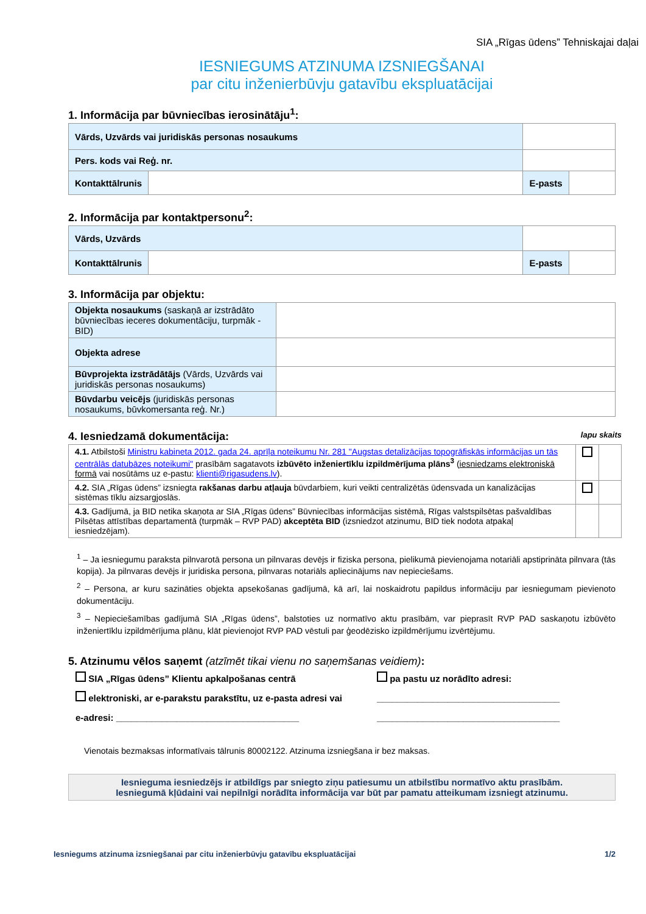SIA „Rīgas ūdens” Tehniskajai daļai
IESNIEGUMS ATZINUMA IZSNIEGŠANAI
par citu inženierbūvju gatavību ekspluatācijai
1. Informācija par būvniecības ierosinātāju<sup>1</sup>:
| Vārds, Uzvārds vai juridiskās personas nosaukums | | | | |
| Pers. kods vai Reģ. nr. | | | | |
| Kontakttālrunis | | | E-pasts | |
2. Informācija par kontaktpersonu<sup>2</sup>:
| Vārds, Uzvārds | | | | |
| Kontakttālrunis | | | E-pasts | |
3. Informācija par objektu:
| Objekta nosaukums (saskaņā ar izstrādāto būvniecības ieceres dokumentāciju, turpmāk - BID) | |
| Objekta adrese | |
| Būvprojekta izstrādātājs (Vārds, Uzvārds vai juridiskās personas nosaukums) | |
| Būvdarbu veicējs (juridiskās personas nosaukums, būvkomersanta reģ. Nr.) | |
4. Iesniedzamā dokumentācija: lapu skaits
| 4.1. Atbilstoši Ministru kabineta 2012. gada 24. aprīļa noteikumu Nr. 281 "Augstas detalizācijas topogrāfiskās informācijas un tās centrālās datubāzes noteikumi" prasībām sagatavots izbūvēto inženiertīklu izpildmērījuma plāns<sup>3</sup> ( iesniedzams elektroniskā formā vai nosūtāms uz e-pastu: klienti@rigasudens.lv ). | | |
| 4.2. SIA „Rīgas ūdens” izsniegta rakšanas darbu atļauja būvdarbiem, kuri veikti centralizētās ūdensvada un kanalizācijas sistēmas tīklu aizsargjoslās. | | |
| 4.3. Gadījumā, ja BID netika skaņota ar SIA „Rīgas ūdens” Būvniecības informācijas sistēmā, Rīgas valstspilsētas pašvaldības Pilsētas attīstības departamentā (turpmāk – RVP PAD) akceptēta BID (izsniedzot atzinumu, BID tiek nodota atpakaļ iesniedzējam). | | |
<sup>1</sup> – Ja iesniegumu paraksta pilnvarotā persona un pilnvaras devējs ir fiziska persona, pielikumā pievienojama notariāli apstiprināta pilnvara (tās kopija). Ja pilnvaras devējs ir juridiska persona, pilnvaras notariāls apliecinājums nav nepieciešams.
<sup>2</sup> – Persona, ar kuru sazināties objekta apsekošanas gadījumā, kā arī, lai noskaidrotu papildus informāciju par iesniegumam pievienoto dokumentāciju.
<sup>3</sup> – Nepieciešamības gadījumā SIA „Rīgas ūdens”, balstoties uz normatīvo aktu prasībām, var pieprasīt RVP PAD saskaņotu izbūvēto inženiertīklu izpildmērījuma plānu, klāt pievienojot RVP PAD vēstuli par ģeodēzisko izpildmērījumu izvērtējumu.
5. Atzinumu vēlos saņemt (atzīmēt tikai vienu no saņemšanas veidiem):
SIA „Rīgas ūdens” Klientu apkalpošanas centrā
elektroniski, ar e-parakstu parakstītu, uz e-pasta adresi vai
e-adresi: ____________________________________
pa pastu uz norādīto adresi:
____________________________________
____________________________________
Vienotais bezmaksas informatīvais tālrunis 80002122. Atzinuma izsniegšana ir bez maksas.
Iesnieguma iesniedzējs ir atbildīgs par sniegto ziņu patiesumu un atbilstību normatīvo aktu prasībām.
Iesniegumā kļūdaini vai nepilnīgi norādīta informācija var būt par pamatu atteikumam izsniegt atzinumu.
Iesniegums atzinuma izsniegšanai par citu inženierbūvju gatavību ekspluatācijai 1/2